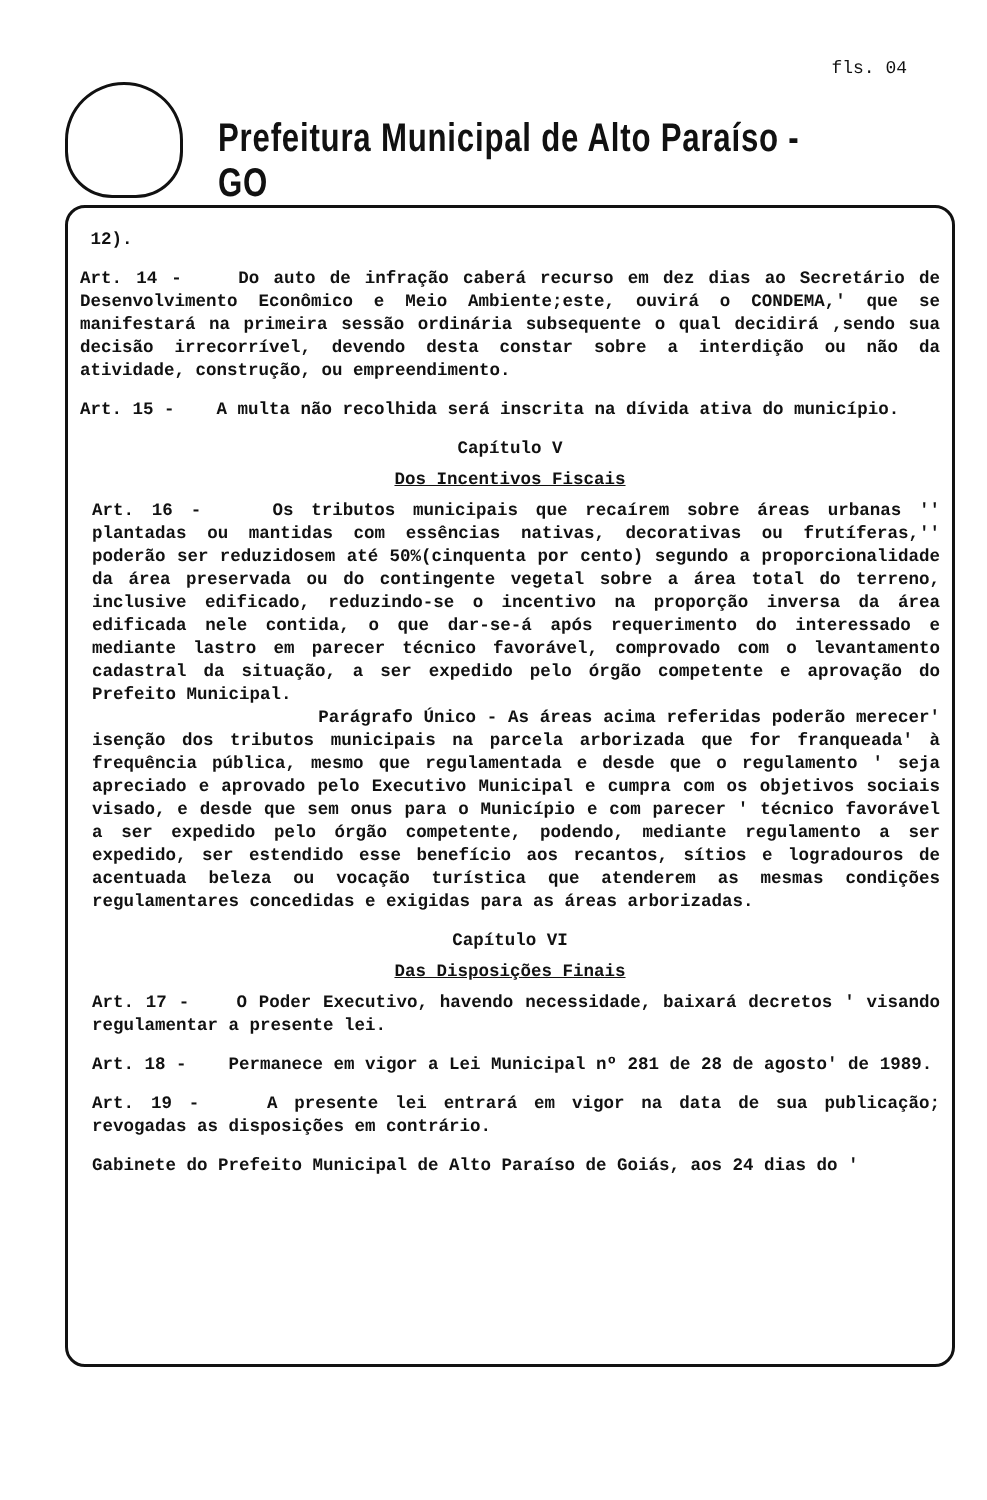fls. 04
Prefeitura Municipal de Alto Paraíso - GO
12).
Art. 14 - Do auto de infração caberá recurso em dez dias ao Secretário de Desenvolvimento Econômico e Meio Ambiente;este, ouvirá o CONDEMA,' que se manifestará na primeira sessão ordinária subsequente o qual decidirá ,sendo sua decisão irrecorrível, devendo desta constar sobre a interdição ou não da atividade, construção, ou empreendimento.
Art. 15 - A multa não recolhida será inscrita na dívida ativa do município.
Capítulo V
Dos Incentivos Fiscais
Art. 16 - Os tributos municipais que recaírem sobre áreas urbanas '' plantadas ou mantidas com essências nativas, decorativas ou frutíferas,'' poderão ser reduzidosem até 50%(cinquenta por cento) segundo a proporcionalidade da área preservada ou do contingente vegetal sobre a área total do terreno, inclusive edificado, reduzindo-se o incentivo na proporção inversa da área edificada nele contida, o que dar-se-á após requerimento do interessado e mediante lastro em parecer técnico favorável, comprovado com o levantamento cadastral da situação, a ser expedido pelo órgão competente e aprovação do Prefeito Municipal.
Parágrafo Único - As áreas acima referidas poderão merecer' isenção dos tributos municipais na parcela arborizada que for franqueada' à frequência pública, mesmo que regulamentada e desde que o regulamento ' seja apreciado e aprovado pelo Executivo Municipal e cumpra com os objetivos sociais visado, e desde que sem onus para o Município e com parecer ' técnico favorável a ser expedido pelo órgão competente, podendo, mediante regulamento a ser expedido, ser estendido esse benefício aos recantos, sítios e logradouros de acentuada beleza ou vocação turística que atenderem as mesmas condições regulamentares concedidas e exigidas para as áreas arborizadas.
Capítulo VI
Das Disposições Finais
Art. 17 - O Poder Executivo, havendo necessidade, baixará decretos ' visando regulamentar a presente lei.
Art. 18 - Permanece em vigor a Lei Municipal nº 281 de 28 de agosto' de 1989.
Art. 19 - A presente lei entrará em vigor na data de sua publicação; revogadas as disposições em contrário.
Gabinete do Prefeito Municipal de Alto Paraíso de Goiás, aos 24 dias do '